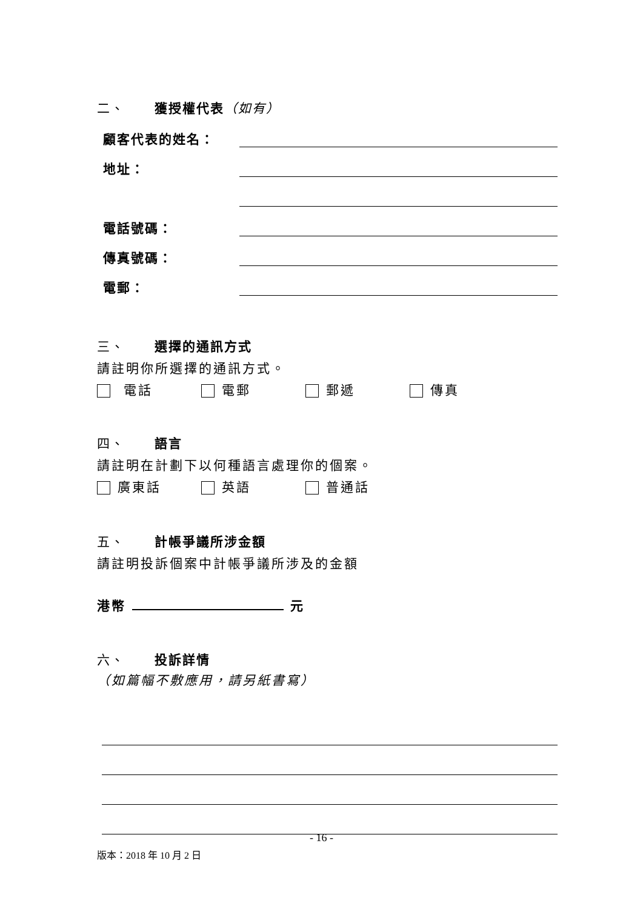二、 獲授權代表（如有）
顧客代表的姓名：
地址：
電話號碼：
傳真號碼：
電郵：
三、 選擇的通訊方式
請註明你所選擇的通訊方式。
電話 電郵 郵遞 傳真
四、 語言
請註明在計劃下以何種語言處理你的個案。
廣東話 英語 普通話
五、 計帳爭議所涉金額
請註明投訴個案中計帳爭議所涉及的金額
港幣 元
六、 投訴詳情
（如篇幅不敷應用，請另紙書寫）
- 16 -
版本：2018 年 10 月 2 日